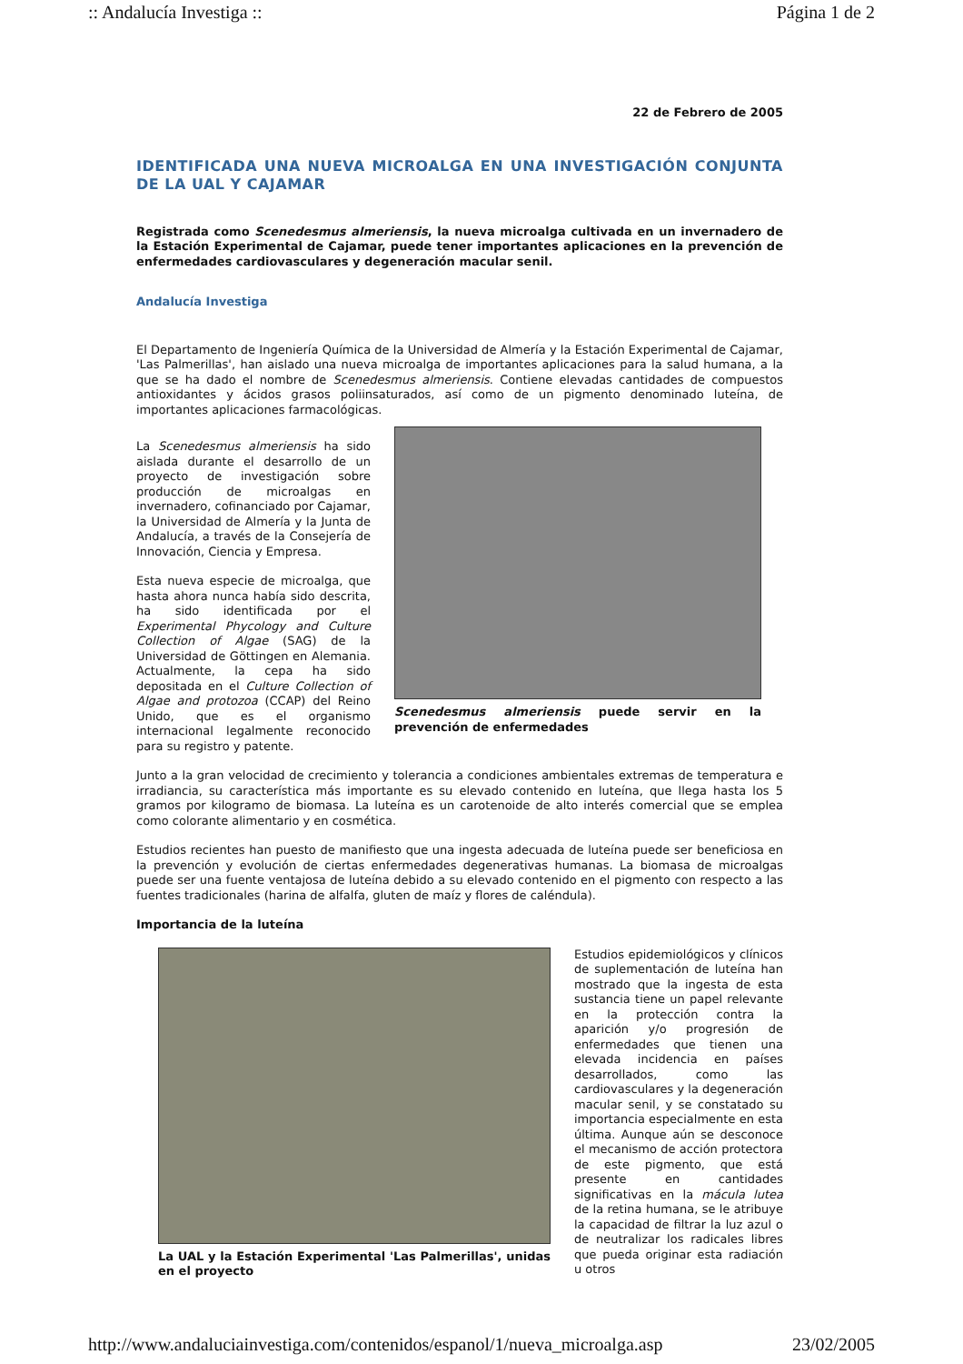:: Andalucía Investiga :: Página 1 de 2
22 de Febrero de 2005
IDENTIFICADA UNA NUEVA MICROALGA EN UNA INVESTIGACIÓN CONJUNTA DE LA UAL Y CAJAMAR
Registrada como Scenedesmus almeriensis, la nueva microalga cultivada en un invernadero de la Estación Experimental de Cajamar, puede tener importantes aplicaciones en la prevención de enfermedades cardiovasculares y degeneración macular senil.
Andalucía Investiga
El Departamento de Ingeniería Química de la Universidad de Almería y la Estación Experimental de Cajamar, 'Las Palmerillas', han aislado una nueva microalga de importantes aplicaciones para la salud humana, a la que se ha dado el nombre de Scenedesmus almeriensis. Contiene elevadas cantidades de compuestos antioxidantes y ácidos grasos poliinsaturados, así como de un pigmento denominado luteína, de importantes aplicaciones farmacológicas.
La Scenedesmus almeriensis ha sido aislada durante el desarrollo de un proyecto de investigación sobre producción de microalgas en invernadero, cofinanciado por Cajamar, la Universidad de Almería y la Junta de Andalucía, a través de la Consejería de Innovación, Ciencia y Empresa.
Esta nueva especie de microalga, que hasta ahora nunca había sido descrita, ha sido identificada por el Experimental Phycology and Culture Collection of Algae (SAG) de la Universidad de Göttingen en Alemania. Actualmente, la cepa ha sido depositada en el Culture Collection of Algae and protozoa (CCAP) del Reino Unido, que es el organismo internacional legalmente reconocido para su registro y patente.
Scenedesmus almeriensis puede servir en la prevención de enfermedades
Junto a la gran velocidad de crecimiento y tolerancia a condiciones ambientales extremas de temperatura e irradiancia, su característica más importante es su elevado contenido en luteína, que llega hasta los 5 gramos por kilogramo de biomasa. La luteína es un carotenoide de alto interés comercial que se emplea como colorante alimentario y en cosmética.
Estudios recientes han puesto de manifiesto que una ingesta adecuada de luteína puede ser beneficiosa en la prevención y evolución de ciertas enfermedades degenerativas humanas. La biomasa de microalgas puede ser una fuente ventajosa de luteína debido a su elevado contenido en el pigmento con respecto a las fuentes tradicionales (harina de alfalfa, gluten de maíz y flores de caléndula).
Importancia de la luteína
La UAL y la Estación Experimental 'Las Palmerillas', unidas en el proyecto
Estudios epidemiológicos y clínicos de suplementación de luteína han mostrado que la ingesta de esta sustancia tiene un papel relevante en la protección contra la aparición y/o progresión de enfermedades que tienen una elevada incidencia en países desarrollados, como las cardiovasculares y la degeneración macular senil, y se constatado su importancia especialmente en esta última. Aunque aún se desconoce el mecanismo de acción protectora de este pigmento, que está presente en cantidades significativas en la mácula lutea de la retina humana, se le atribuye la capacidad de filtrar la luz azul o de neutralizar los radicales libres que pueda originar esta radiación u otros
http://www.andaluciainvestiga.com/contenidos/espanol/1/nueva_microalga.asp 23/02/2005